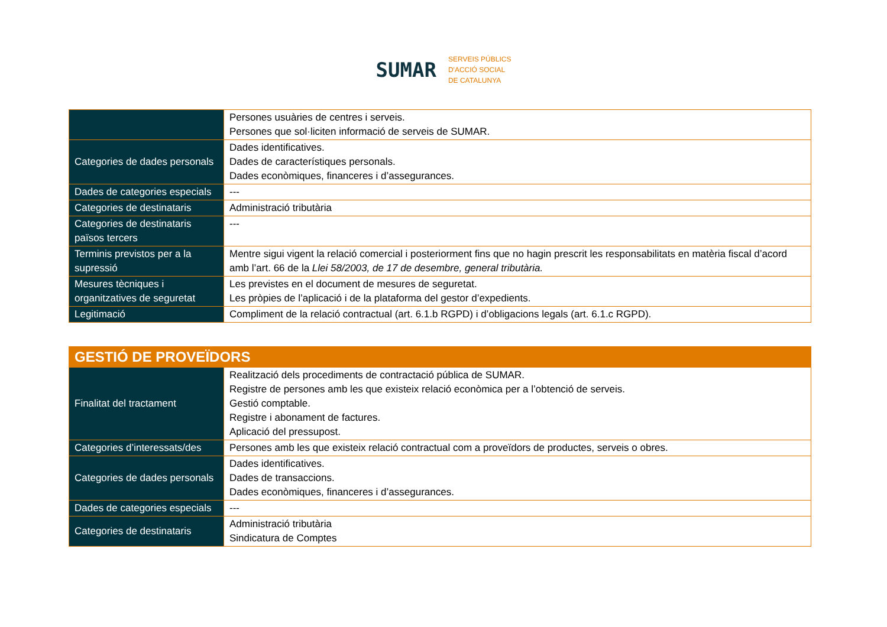SUMAR
SERVEIS PÚBLICS
D'ACCIÓ SOCIAL
DE CATALUNYA
| | Persones usuàries de centres i serveis. Persones que sol·liciten informació de serveis de SUMAR. |
| Categories de dades personals | Dades identificatives. Dades de característiques personals. Dades econòmiques, financeres i d’assegurances. |
| Dades de categories especials | --- |
| Categories de destinataris | Administració tributària |
| Categories de destinataris països tercers | --- |
| Terminis previstos per a la supressió | Mentre sigui vigent la relació comercial i posteriorment fins que no hagin prescrit les responsabilitats en matèria fiscal d’acord amb l’art. 66 de la Llei 58/2003, de 17 de desembre, general tributària. |
| Mesures tècniques i organitzatives de seguretat | Les previstes en el document de mesures de seguretat. Les pròpies de l’aplicació i de la plataforma del gestor d’expedients. |
| Legitimació | Compliment de la relació contractual (art. 6.1.b RGPD) i d’obligacions legals (art. 6.1.c RGPD). |
| GESTIÓ DE PROVEÏDORS | |
| Finalitat del tractament | Realització dels procediments de contractació pública de SUMAR. Registre de persones amb les que existeix relació econòmica per a l’obtenció de serveis. Gestió comptable. Registre i abonament de factures. Aplicació del pressupost. |
| Categories d’interessats/des | Persones amb les que existeix relació contractual com a proveïdors de productes, serveis o obres. |
| Categories de dades personals | Dades identificatives. Dades de transaccions. Dades econòmiques, financeres i d’assegurances. |
| Dades de categories especials | --- |
| Categories de destinataris | Administració tributària Sindicatura de Comptes |